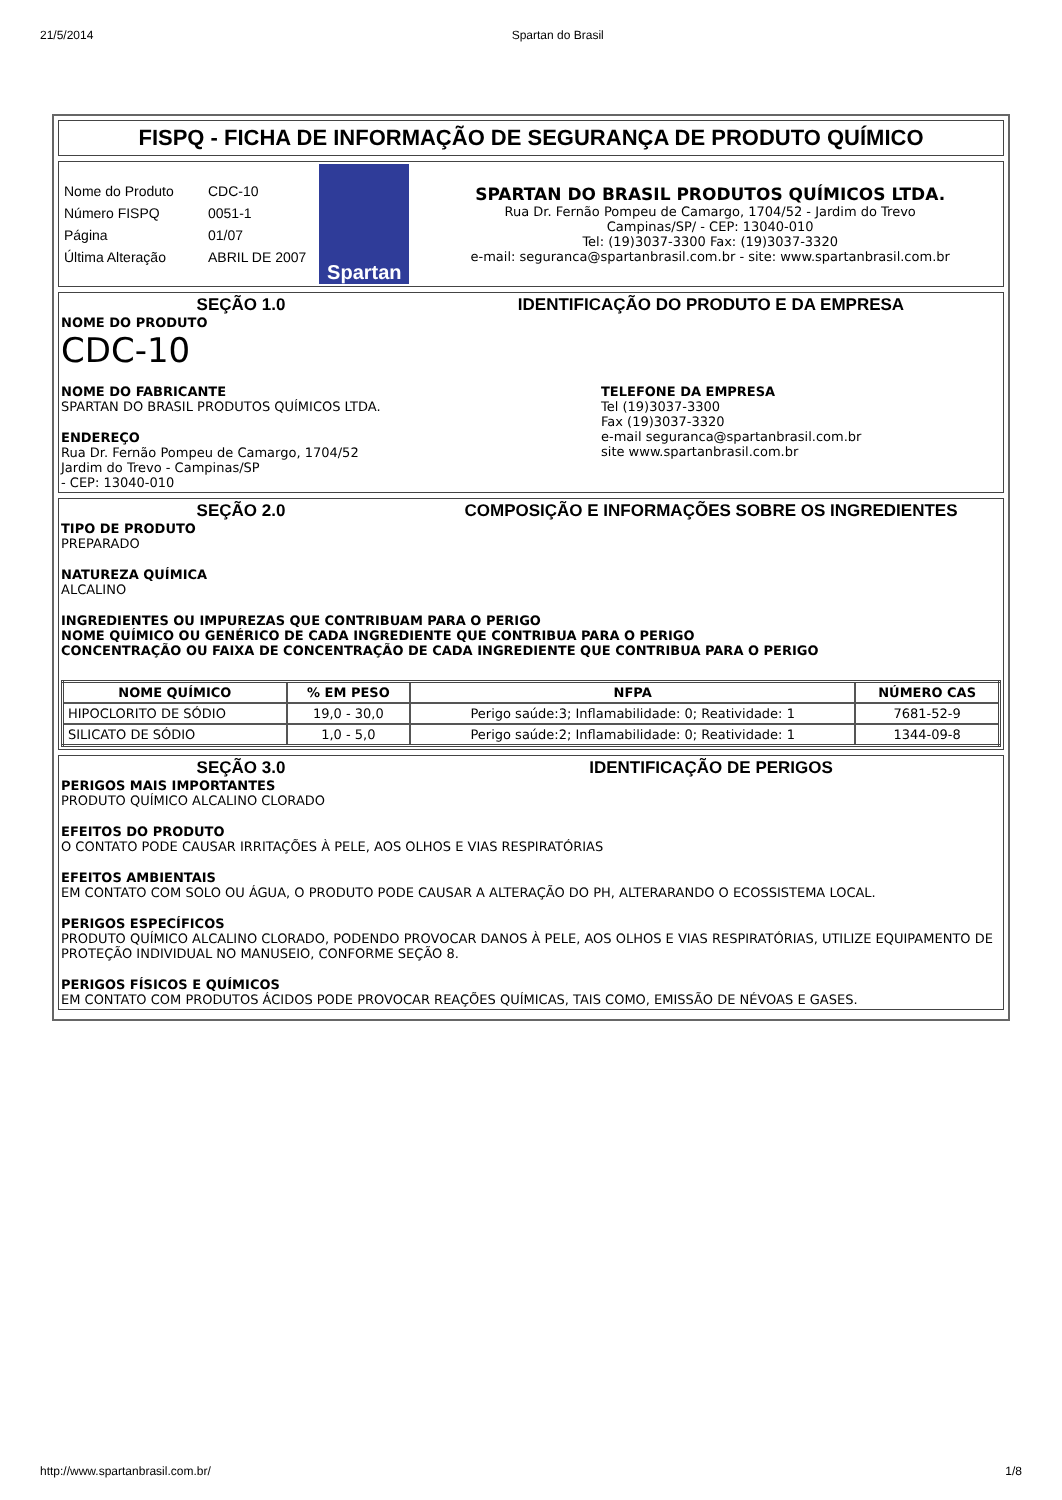21/5/2014 Spartan do Brasil
FISPQ - FICHA DE INFORMAÇÃO DE SEGURANÇA DE PRODUTO QUÍMICO
| Nome do Produto | CDC-10 |
| Número FISPQ | 0051-1 |
| Página | 01/07 |
| Última Alteração | ABRIL DE 2007 |
Spartan
SPARTAN DO BRASIL PRODUTOS QUÍMICOS LTDA.
Rua Dr. Fernão Pompeu de Camargo, 1704/52 - Jardim do Trevo
Campinas/SP/ - CEP: 13040-010
Tel: (19)3037-3300 Fax: (19)3037-3320
e-mail: seguranca@spartanbrasil.com.br - site: www.spartanbrasil.com.br
SEÇÃO 1.0 IDENTIFICAÇÃO DO PRODUTO E DA EMPRESA
NOME DO PRODUTO
CDC-10
NOME DO FABRICANTE
SPARTAN DO BRASIL PRODUTOS QUÍMICOS LTDA.
ENDEREÇO
Rua Dr. Fernão Pompeu de Camargo, 1704/52
Jardim do Trevo - Campinas/SP
- CEP: 13040-010
TELEFONE DA EMPRESA
Tel (19)3037-3300
Fax (19)3037-3320
e-mail seguranca@spartanbrasil.com.br
site www.spartanbrasil.com.br
SEÇÃO 2.0 COMPOSIÇÃO E INFORMAÇÕES SOBRE OS INGREDIENTES
TIPO DE PRODUTO
PREPARADO
NATUREZA QUÍMICA
ALCALINO
INGREDIENTES OU IMPUREZAS QUE CONTRIBUAM PARA O PERIGO
NOME QUÍMICO OU GENÉRICO DE CADA INGREDIENTE QUE CONTRIBUA PARA O PERIGO
CONCENTRAÇÃO OU FAIXA DE CONCENTRAÇÃO DE CADA INGREDIENTE QUE CONTRIBUA PARA O PERIGO
| NOME QUÍMICO | % EM PESO | NFPA | NÚMERO CAS |
| --- | --- | --- | --- |
| HIPOCLORITO DE SÓDIO | 19,0 - 30,0 | Perigo saúde:3; Inflamabilidade: 0; Reatividade: 1 | 7681-52-9 |
| SILICATO DE SÓDIO | 1,0 - 5,0 | Perigo saúde:2; Inflamabilidade: 0; Reatividade: 1 | 1344-09-8 |
SEÇÃO 3.0 IDENTIFICAÇÃO DE PERIGOS
PERIGOS MAIS IMPORTANTES
PRODUTO QUÍMICO ALCALINO CLORADO
EFEITOS DO PRODUTO
O CONTATO PODE CAUSAR IRRITAÇÕES À PELE, AOS OLHOS E VIAS RESPIRATÓRIAS
EFEITOS AMBIENTAIS
EM CONTATO COM SOLO OU ÁGUA, O PRODUTO PODE CAUSAR A ALTERAÇÃO DO PH, ALTERARANDO O ECOSSISTEMA LOCAL.
PERIGOS ESPECÍFICOS
PRODUTO QUÍMICO ALCALINO CLORADO, PODENDO PROVOCAR DANOS À PELE, AOS OLHOS E VIAS RESPIRATÓRIAS, UTILIZE EQUIPAMENTO DE PROTEÇÃO INDIVIDUAL NO MANUSEIO, CONFORME SEÇÃO 8.
PERIGOS FÍSICOS E QUÍMICOS
EM CONTATO COM PRODUTOS ÁCIDOS PODE PROVOCAR REAÇÕES QUÍMICAS, TAIS COMO, EMISSÃO DE NÉVOAS E GASES.
http://www.spartanbrasil.com.br/ 1/8